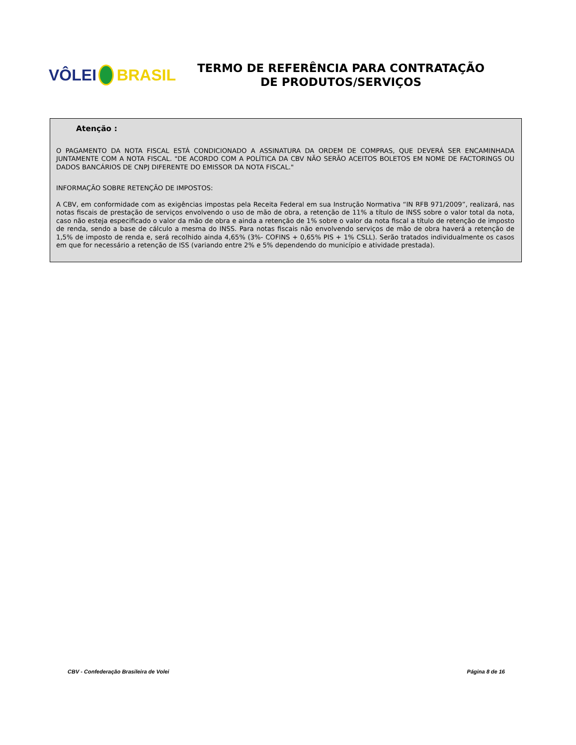VÔLEI BRASIL
TERMO DE REFERÊNCIA PARA CONTRATAÇÃO
DE PRODUTOS/SERVIÇOS
Atenção :
O PAGAMENTO DA NOTA FISCAL ESTÁ CONDICIONADO A ASSINATURA DA ORDEM DE COMPRAS, QUE DEVERÁ SER ENCAMINHADA JUNTAMENTE COM A NOTA FISCAL. "DE ACORDO COM A POLÍTICA DA CBV NÃO SERÃO ACEITOS BOLETOS EM NOME DE FACTORINGS OU DADOS BANCÁRIOS DE CNPJ DIFERENTE DO EMISSOR DA NOTA FISCAL."
INFORMAÇÃO SOBRE RETENÇÃO DE IMPOSTOS:
A CBV, em conformidade com as exigências impostas pela Receita Federal em sua Instrução Normativa “IN RFB 971/2009”, realizará, nas notas fiscais de prestação de serviços envolvendo o uso de mão de obra, a retenção de 11% a título de INSS sobre o valor total da nota, caso não esteja especificado o valor da mão de obra e ainda a retenção de 1% sobre o valor da nota fiscal a título de retenção de imposto de renda, sendo a base de cálculo a mesma do INSS. Para notas fiscais não envolvendo serviços de mão de obra haverá a retenção de 1,5% de imposto de renda e, será recolhido ainda 4,65% (3%- COFINS + 0,65% PIS + 1% CSLL). Serão tratados individualmente os casos em que for necessário a retenção de ISS (variando entre 2% e 5% dependendo do município e atividade prestada).
CBV - Confederação Brasileira de Volei Página 8 de 16